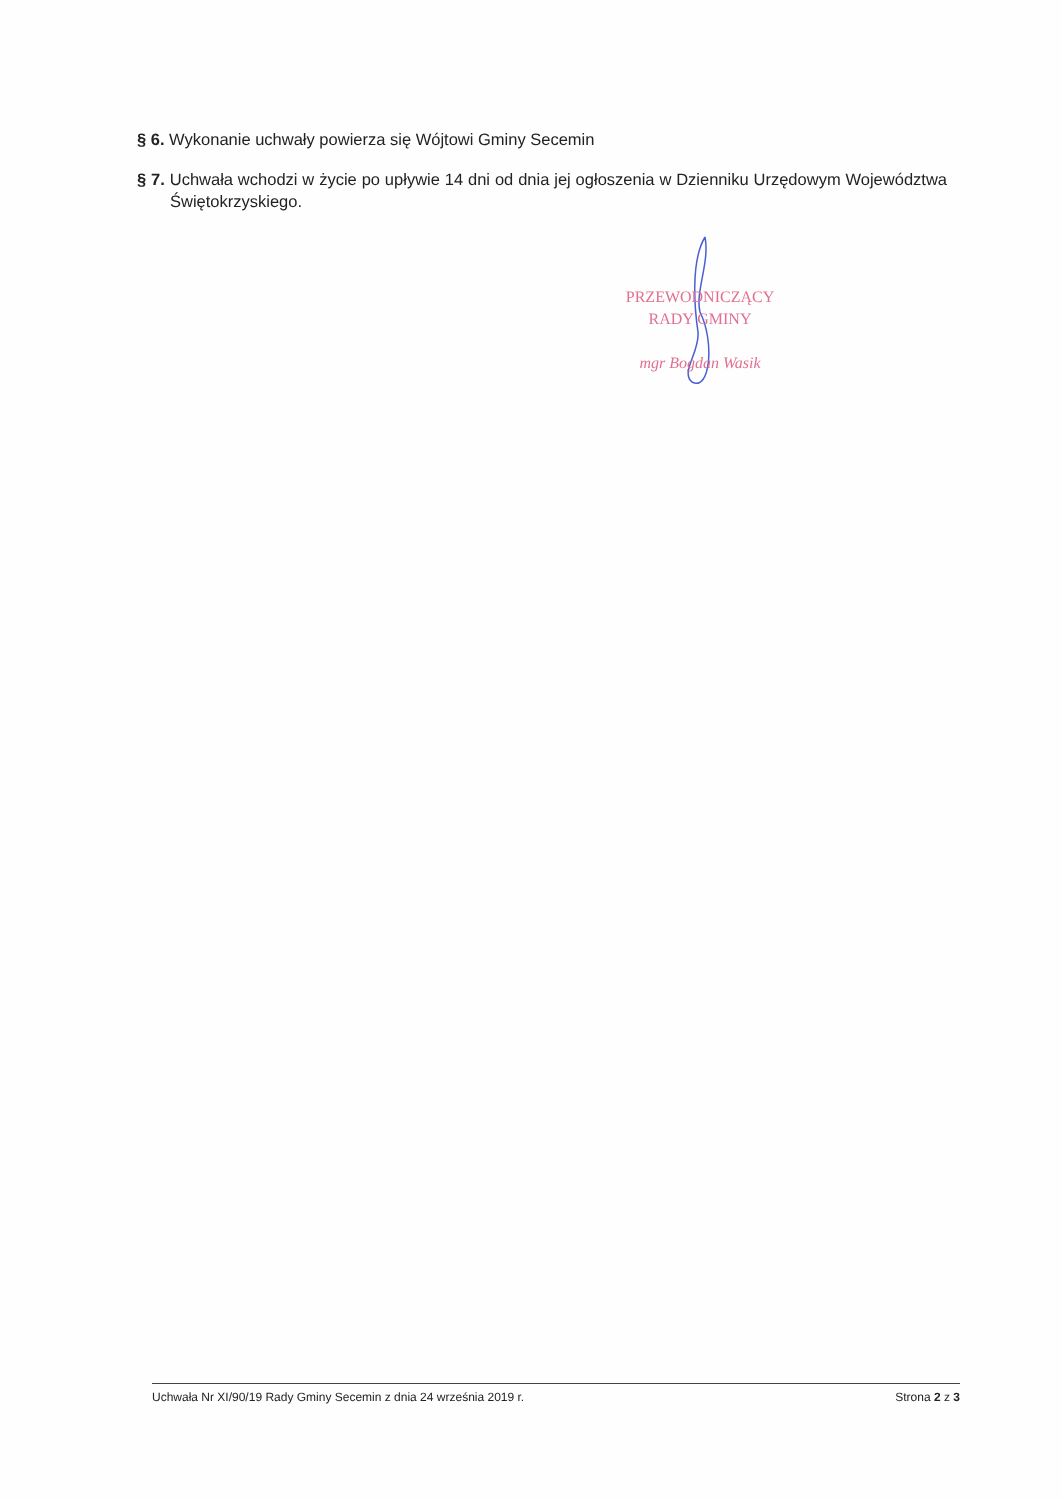§ 6. Wykonanie uchwały powierza się Wójtowi Gminy Secemin
§ 7. Uchwała wchodzi w życie po upływie 14 dni od dnia jej ogłoszenia w Dzienniku Urzędowym Województwa Świętokrzyskiego.
PRZEWODNICZĄCY
RADY GMINY
mgr Bogdan Wasik
Uchwała Nr XI/90/19 Rady Gminy Secemin z dnia 24 września 2019 r. Strona 2 z 3